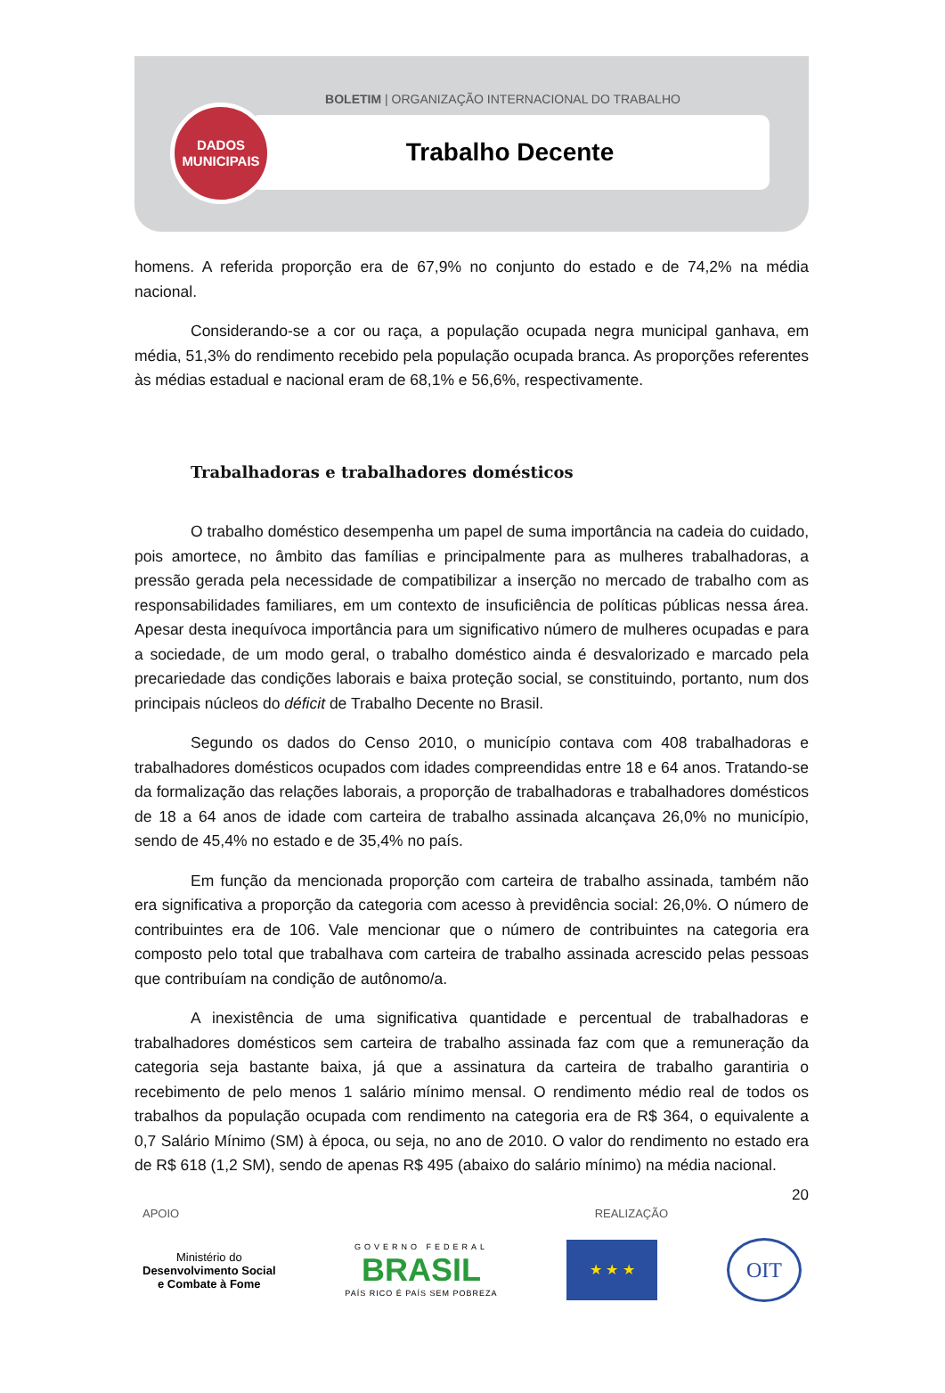BOLETIM | ORGANIZAÇÃO INTERNACIONAL DO TRABALHO
Trabalho Decente
DADOS
MUNICIPAIS
homens. A referida proporção era de 67,9% no conjunto do estado e de 74,2% na média nacional.
Considerando-se a cor ou raça, a população ocupada negra municipal ganhava, em média, 51,3% do rendimento recebido pela população ocupada branca. As proporções referentes às médias estadual e nacional eram de 68,1% e 56,6%, respectivamente.
Trabalhadoras e trabalhadores domésticos
O trabalho doméstico desempenha um papel de suma importância na cadeia do cuidado, pois amortece, no âmbito das famílias e principalmente para as mulheres trabalhadoras, a pressão gerada pela necessidade de compatibilizar a inserção no mercado de trabalho com as responsabilidades familiares, em um contexto de insuficiência de políticas públicas nessa área. Apesar desta inequívoca importância para um significativo número de mulheres ocupadas e para a sociedade, de um modo geral, o trabalho doméstico ainda é desvalorizado e marcado pela precariedade das condições laborais e baixa proteção social, se constituindo, portanto, num dos principais núcleos do déficit de Trabalho Decente no Brasil.
Segundo os dados do Censo 2010, o município contava com 408 trabalhadoras e trabalhadores domésticos ocupados com idades compreendidas entre 18 e 64 anos. Tratando-se da formalização das relações laborais, a proporção de trabalhadoras e trabalhadores domésticos de 18 a 64 anos de idade com carteira de trabalho assinada alcançava 26,0% no município, sendo de 45,4% no estado e de 35,4% no país.
Em função da mencionada proporção com carteira de trabalho assinada, também não era significativa a proporção da categoria com acesso à previdência social: 26,0%. O número de contribuintes era de 106. Vale mencionar que o número de contribuintes na categoria era composto pelo total que trabalhava com carteira de trabalho assinada acrescido pelas pessoas que contribuíam na condição de autônomo/a.
A inexistência de uma significativa quantidade e percentual de trabalhadoras e trabalhadores domésticos sem carteira de trabalho assinada faz com que a remuneração da categoria seja bastante baixa, já que a assinatura da carteira de trabalho garantiria o recebimento de pelo menos 1 salário mínimo mensal. O rendimento médio real de todos os trabalhos da população ocupada com rendimento na categoria era de R$ 364, o equivalente a 0,7 Salário Mínimo (SM) à época, ou seja, no ano de 2010. O valor do rendimento no estado era de R$ 618 (1,2 SM), sendo de apenas R$ 495 (abaixo do salário mínimo) na média nacional.
20
APOIO REALIZAÇÃO
Ministério do
Desenvolvimento Social
e Combate à Fome
GOVERNO FEDERAL
BRASIL
PAÍS RICO É PAÍS SEM POBREZA
★ ★ ★
OIT